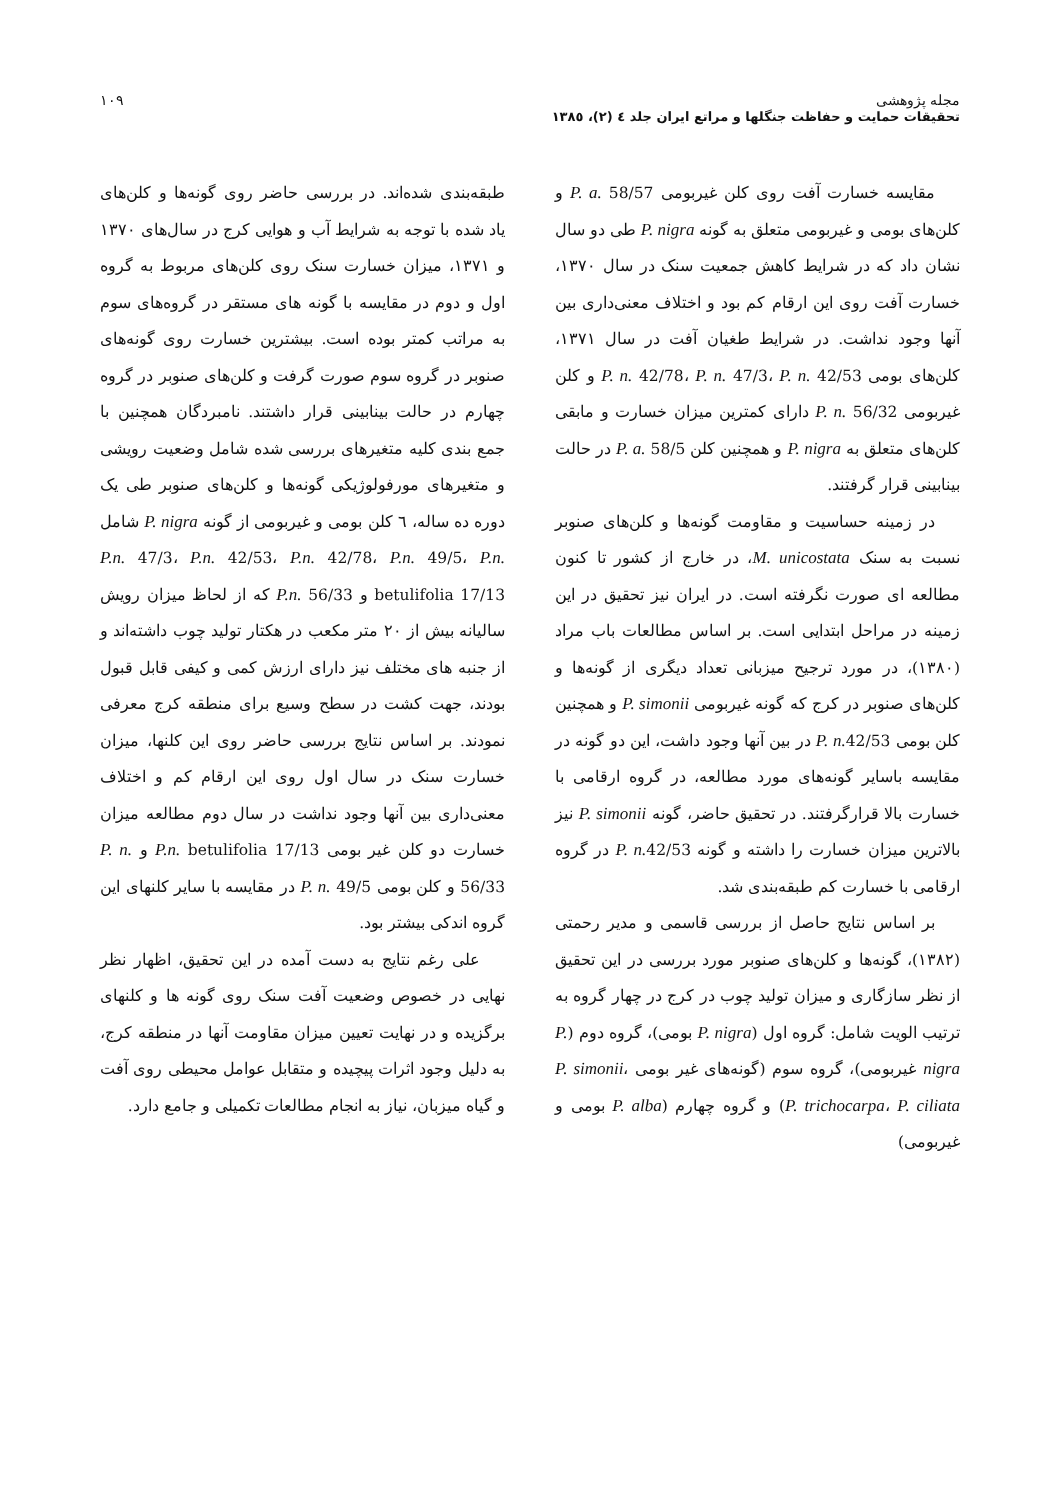مجله پژوهشی
تحقیقات حمایت و حفاظت جنگلها و مراتع ایران جلد ٤ (٢)، ١٣٨٥
١٠٩
مقایسه خسارت آفت روی کلن غیربومی P. a. 58/57 و کلن‌های بومی و غیربومی متعلق به گونه P. nigra طی دو سال نشان داد که در شرایط کاهش جمعیت سنک در سال ١٣٧٠، خسارت آفت روی این ارقام کم بود و اختلاف معنی‌داری بین آنها وجود نداشت. در شرایط طغیان آفت در سال ١٣٧١، کلن‌های بومی P. n. 42/78، P. n. 47/3، P. n. 42/53 و کلن غیربومی P. n. 56/32 دارای کمترین میزان خسارت و مابقی کلن‌های متعلق به P. nigra و همچنین کلن P. a. 58/5 در حالت بینابینی قرار گرفتند.
در زمینه حساسیت و مقاومت گونه‌ها و کلن‌های صنوبر نسبت به سنک M. unicostata، در خارج از کشور تا کنون مطالعه ای صورت نگرفته است. در ایران نیز تحقیق در این زمینه در مراحل ابتدایی است. بر اساس مطالعات باب مراد (١٣٨٠)، در مورد ترجیح میزبانی تعداد دیگری از گونه‌ها و کلن‌های صنوبر در کرج که گونه غیربومی P. simonii و همچنین کلن بومی P. n. 42/53 در بین آنها وجود داشت، این دو گونه در مقایسه باسایر گونه‌های مورد مطالعه، در گروه ارقامی با خسارت بالا قرارگرفتند. در تحقیق حاضر، گونه P. simonii نیز بالاترین میزان خسارت را داشته و گونه P. n. 42/53 در گروه ارقامی با خسارت کم طبقه‌بندی شد.
بر اساس نتایج حاصل از بررسی قاسمی و مدیر رحمتی (١٣٨٢)، گونه‌ها و کلن‌های صنوبر مورد بررسی در این تحقیق از نظر سازگاری و میزان تولید چوب در کرج در چهار گروه به ترتیب الویت شامل: گروه اول (P. nigra بومی)، گروه دوم (P. nigra غیربومی)، گروه سوم (گونه‌های غیر بومی P. simonii، P. trichocarpa، P. ciliata) و گروه چهارم (P. alba بومی و غیربومی)
طبقه‌بندی شده‌اند. در بررسی حاضر روی گونه‌ها و کلن‌های یاد شده با توجه به شرایط آب و هوایی کرج در سال‌های ١٣٧٠ و ١٣٧١، میزان خسارت سنک روی کلن‌های مربوط به گروه اول و دوم در مقایسه با گونه های مستقر در گروه‌های سوم به مراتب کمتر بوده است. بیشترین خسارت روی گونه‌های صنوبر در گروه سوم صورت گرفت و کلن‌های صنوبر در گروه چهارم در حالت بینابینی قرار داشتند. نامبردگان همچنین با جمع بندی کلیه متغیرهای بررسی شده شامل وضعیت رویشی و متغیرهای مورفولوژیکی گونه‌ها و کلن‌های صنوبر طی یک دوره ده ساله، ٦ کلن بومی و غیربومی از گونه P. nigra شامل P.n. 47/3، P.n. 42/53، P.n. 42/78، P.n. 49/5، P.n. betulifolia 17/13 و P.n. 56/33 که از لحاظ میزان رویش سالیانه بیش از ٢٠ متر مکعب در هکتار تولید چوب داشته‌اند و از جنبه های مختلف نیز دارای ارزش کمی و کیفی قابل قبول بودند، جهت کشت در سطح وسیع برای منطقه کرج معرفی نمودند. بر اساس نتایج بررسی حاضر روی این کلنها، میزان خسارت سنک در سال اول روی این ارقام کم و اختلاف معنی‌داری بین آنها وجود نداشت در سال دوم مطالعه میزان خسارت دو کلن غیر بومی P.n. betulifolia 17/13 و P. n. 56/33 و کلن بومی P. n. 49/5 در مقایسه با سایر کلنهای این گروه اندکی بیشتر بود.
علی رغم نتایج به دست آمده در این تحقیق، اظهار نظر نهایی در خصوص وضعیت آفت سنک روی گونه ها و کلنهای برگزیده و در نهایت تعیین میزان مقاومت آنها در منطقه کرج، به دلیل وجود اثرات پیچیده و متقابل عوامل محیطی روی آفت و گیاه میزبان، نیاز به انجام مطالعات تکمیلی و جامع دارد.